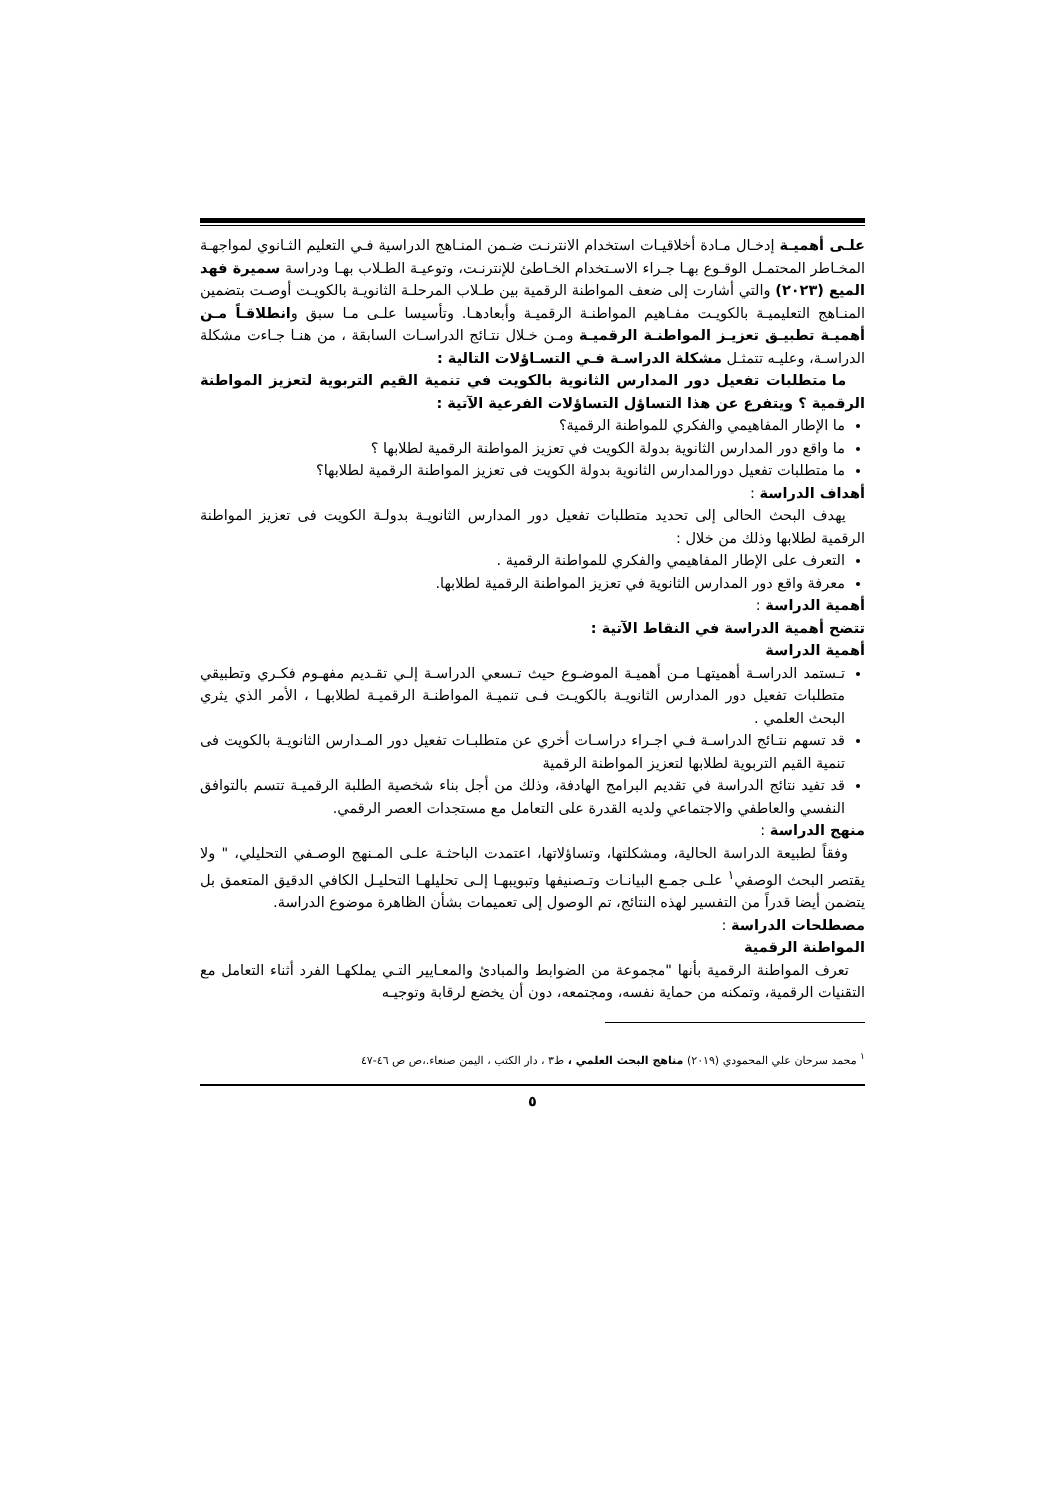علـى أهميـة إدخـال مـادة أخلاقيـات استخدام الانترنـت ضـمن المنـاهج الدراسية فـي التعليم الثـانوي لمواجهـة المخـاطر المحتمـل الوقـوع بهـا جـراء الاسـتخدام الخـاطئ للإنترنـت، وتوعيـة الطـلاب بهـا ودراسة سميرة فهد الميع (٢٠٢٣) والتي أشارت إلى ضعف المواطنة الرقمية بين طـلاب المرحلـة الثانويـة بالكويـت أوصـت بتضمين المنـاهج التعليميـة بالكويـت مفـاهيم المواطنـة الرقميـة وأبعادهـا. وتأسيسا علـى مـا سبق وانطلاقـاً مـن أهميـة تطبيـق تعزيـز المواطنـة الرقميـة ومـن خـلال نتـائج الدراسـات السابقة ، من هنـا جـاءت مشكلة الدراسـة، وعليـه تتمثـل مشكلة الدراسـة فـي التسـاؤلات التالية :
ما متطلبات تفعيل دور المدارس الثانوية بالكويت في تنمية القيم التربوية لتعزيز المواطنة الرقمية ؟ ويتفرع عن هذا التساؤل التساؤلات الفرعية الآتية :
ما الإطار المفاهيمي والفكري للمواطنة الرقمية؟
ما واقع دور المدارس الثانوية بدولة الكويت في تعزيز المواطنة الرقمية لطلابها ؟
ما متطلبات تفعيل دورالمدارس الثانوية بدولة الكويت فى تعزيز المواطنة الرقمية لطلابها؟
أهداف الدراسة :
يهدف البحث الحالى إلى تحديد متطلبات تفعيل دور المدارس الثانويـة بدولـة الكويت فى تعزيز المواطنة الرقمية لطلابها وذلك من خلال :
التعرف على الإطار المفاهيمي والفكري للمواطنة الرقمية .
معرفة واقع دور المدارس الثانوية في تعزيز المواطنة الرقمية لطلابها.
أهمية الدراسة :
تتضح أهمية الدراسة في النقاط الآتية :
أهمية الدراسة
تـستمد الدراسـة أهميتهـا مـن أهميـة الموضـوع حيث تـسعي الدراسـة إلـي تقـديم مفهـوم فكـري وتطبيقي متطلبات تفعيل دور المدارس الثانويـة بالكويـت فـى تنميـة المواطنـة الرقميـة لطلابهـا ، الأمر الذي يثري البحث العلمي .
قد تسهم نتـائج الدراسـة فـي اجـراء دراسـات أخري عن متطلبـات تفعيل دور المـدارس الثانويـة بالكويت فى تنمية القيم التربوية لطلابها لتعزيز المواطنة الرقمية
قد تفيد نتائج الدراسة في تقديم البرامج الهادفة، وذلك من أجل بناء شخصية الطلبة الرقميـة تتسم بالتوافق النفسي والعاطفي والاجتماعي ولديه القدرة على التعامل مع مستجدات العصر الرقمي.
منهج الدراسة :
وفقاً لطبيعة الدراسة الحالية، ومشكلتها، وتساؤلاتها، اعتمدت الباحثـة علـى المـنهج الوصـفي التحليلي، " ولا يقتصر البحث الوصفي<sup>١</sup> علـى جمـع البيانـات وتـصنيفها وتبويبهـا إلـى تحليلهـا التحليـل الكافي الدقيق المتعمق بل يتضمن أيضا قدراً من التفسير لهذه النتائج، تم الوصول إلى تعميمات بشأن الظاهرة موضوع الدراسة.
مصطلحات الدراسة :
المواطنة الرقمية
تعرف المواطنة الرقمية بأنها "مجموعة من الضوابط والمبادئ والمعـايير التـي يملكهـا الفرد أثناء التعامل مع التقنيات الرقمية، وتمكنه من حماية نفسه، ومجتمعه، دون أن يخضع لرقابة وتوجيـه
<sup>١</sup> محمد سرحان علي المحمودي (٢٠١٩) مناهج البحث العلمي ، ط٣ ، دار الكتب ، اليمن صنعاء.،ص ص ٤٦-٤٧
٥